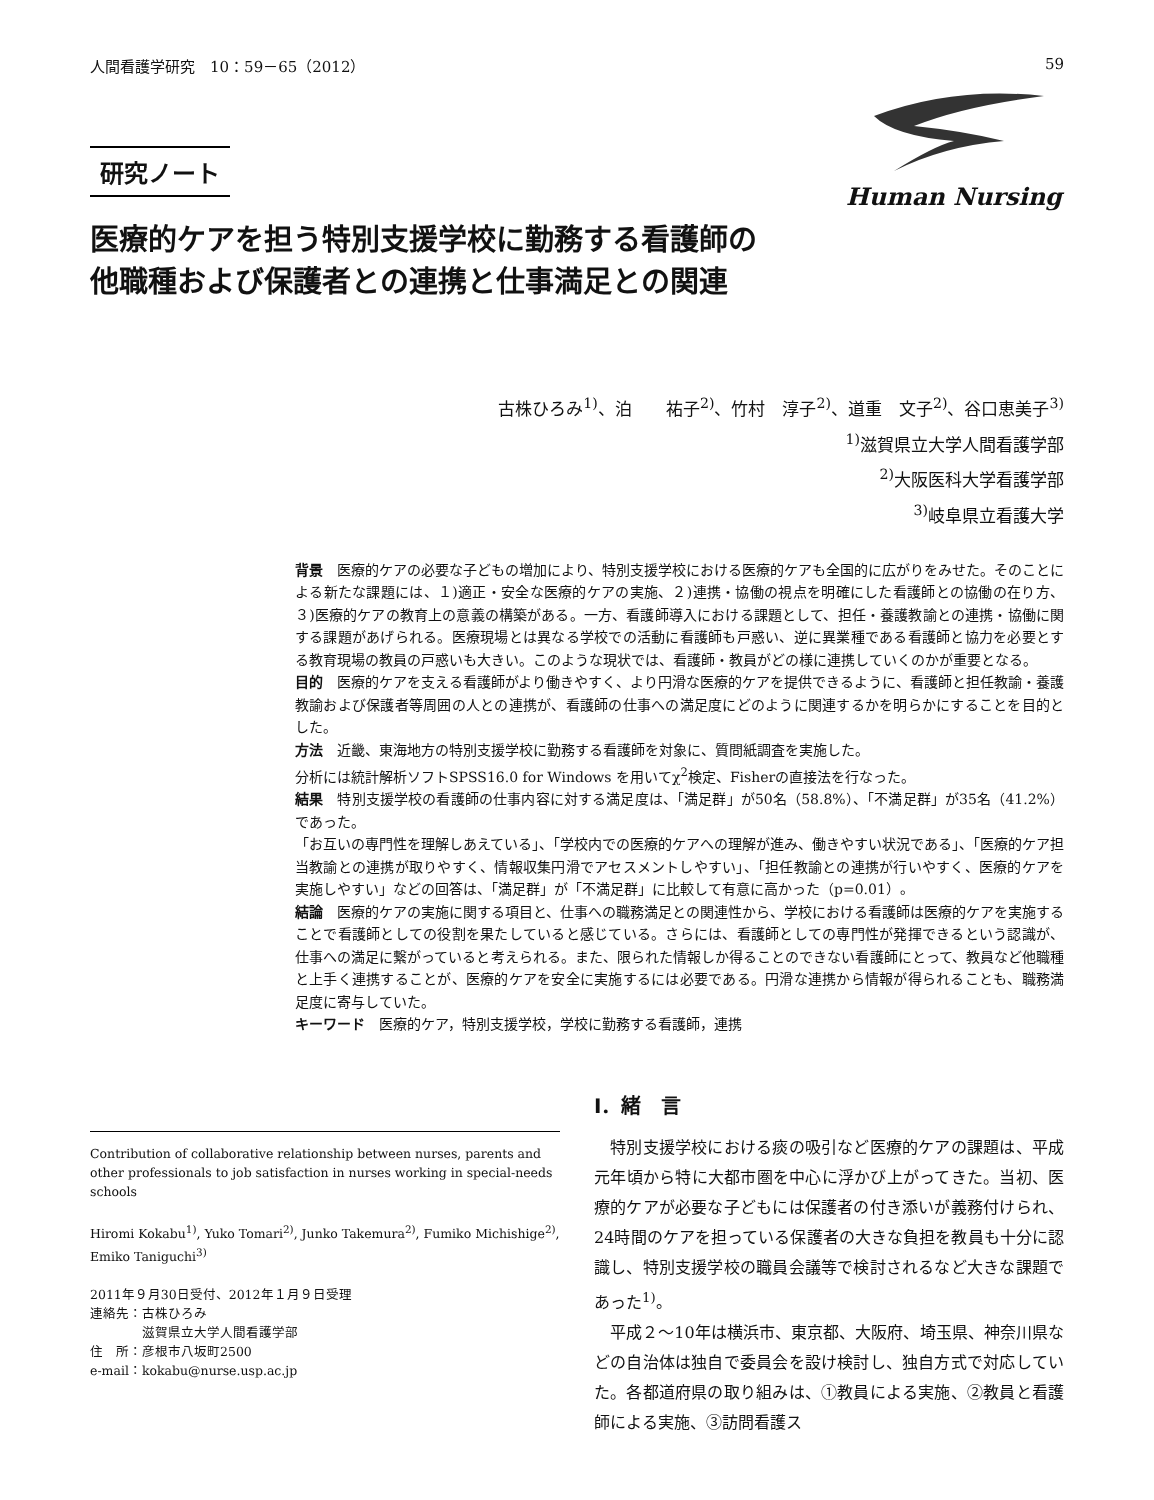人間看護学研究　10：59－65（2012） 59
研究ノート
医療的ケアを担う特別支援学校に勤務する看護師の
他職種および保護者との連携と仕事満足との関連
Human Nursing
古株ひろみ<sup>1)</sup>、泊　　祐子<sup>2)</sup>、竹村　淳子<sup>2)</sup>、道重　文子<sup>2)</sup>、谷口恵美子<sup>3)</sup>
<sup>1)</sup> 滋賀県立大学人間看護学部
<sup>2)</sup> 大阪医科大学看護学部
<sup>3)</sup> 岐阜県立看護大学
背景　医療的ケアの必要な子どもの増加により、特別支援学校における医療的ケアも全国的に広がりをみせた。そのことによる新たな課題には、１)適正・安全な医療的ケアの実施、２)連携・協働の視点を明確にした看護師との協働の在り方、３)医療的ケアの教育上の意義の構築がある。一方、看護師導入における課題として、担任・養護教諭との連携・協働に関する課題があげられる。医療現場とは異なる学校での活動に看護師も戸惑い、逆に異業種である看護師と協力を必要とする教育現場の教員の戸惑いも大きい。このような現状では、看護師・教員がどの様に連携していくのかが重要となる。
目的　医療的ケアを支える看護師がより働きやすく、より円滑な医療的ケアを提供できるように、看護師と担任教諭・養護教諭および保護者等周囲の人との連携が、看護師の仕事への満足度にどのように関連するかを明らかにすることを目的とした。
方法　近畿、東海地方の特別支援学校に勤務する看護師を対象に、質問紙調査を実施した。
分析には統計解析ソフトSPSS16.0 for Windows を用いてχ<sup>2</sup>検定、Fisherの直接法を行なった。
結果　特別支援学校の看護師の仕事内容に対する満足度は、「満足群」が50名（58.8%）、「不満足群」が35名（41.2%）であった。
「お互いの専門性を理解しあえている」、「学校内での医療的ケアへの理解が進み、働きやすい状況である」、「医療的ケア担当教諭との連携が取りやすく、情報収集円滑でアセスメントしやすい」、「担任教諭との連携が行いやすく、医療的ケアを実施しやすい」などの回答は、「満足群」が「不満足群」に比較して有意に高かった（p=0.01）。
結論　医療的ケアの実施に関する項目と、仕事への職務満足との関連性から、学校における看護師は医療的ケアを実施することで看護師としての役割を果たしていると感じている。さらには、看護師としての専門性が発揮できるという認識が、仕事への満足に繋がっていると考えられる。また、限られた情報しか得ることのできない看護師にとって、教員など他職種と上手く連携することが、医療的ケアを安全に実施するには必要である。円滑な連携から情報が得られることも、職務満足度に寄与していた。
キーワード　医療的ケア，特別支援学校，学校に勤務する看護師，連携
Contribution of collaborative relationship between nurses, parents and other professionals to job satisfaction in nurses working in special-needs schools
Hiromi Kokabu<sup>1)</sup>, Yuko Tomari<sup>2)</sup>, Junko Takemura<sup>2)</sup>, Fumiko Michishige<sup>2)</sup>, Emiko Taniguchi<sup>3)</sup>
2011年９月30日受付、2012年１月９日受理
連絡先：古株ひろみ
　　　　滋賀県立大学人間看護学部
住　所：彦根市八坂町2500
e-mail：kokabu@nurse.usp.ac.jp
Ⅰ．緒　言
　特別支援学校における痰の吸引など医療的ケアの課題は、平成元年頃から特に大都市圏を中心に浮かび上がってきた。当初、医療的ケアが必要な子どもには保護者の付き添いが義務付けられ、24時間のケアを担っている保護者の大きな負担を教員も十分に認識し、特別支援学校の職員会議等で検討されるなど大きな課題であった<sup>1)</sup>。
　平成２～10年は横浜市、東京都、大阪府、埼玉県、神奈川県などの自治体は独自で委員会を設け検討し、独自方式で対応していた。各都道府県の取り組みは、①教員による実施、②教員と看護師による実施、③訪問看護ス